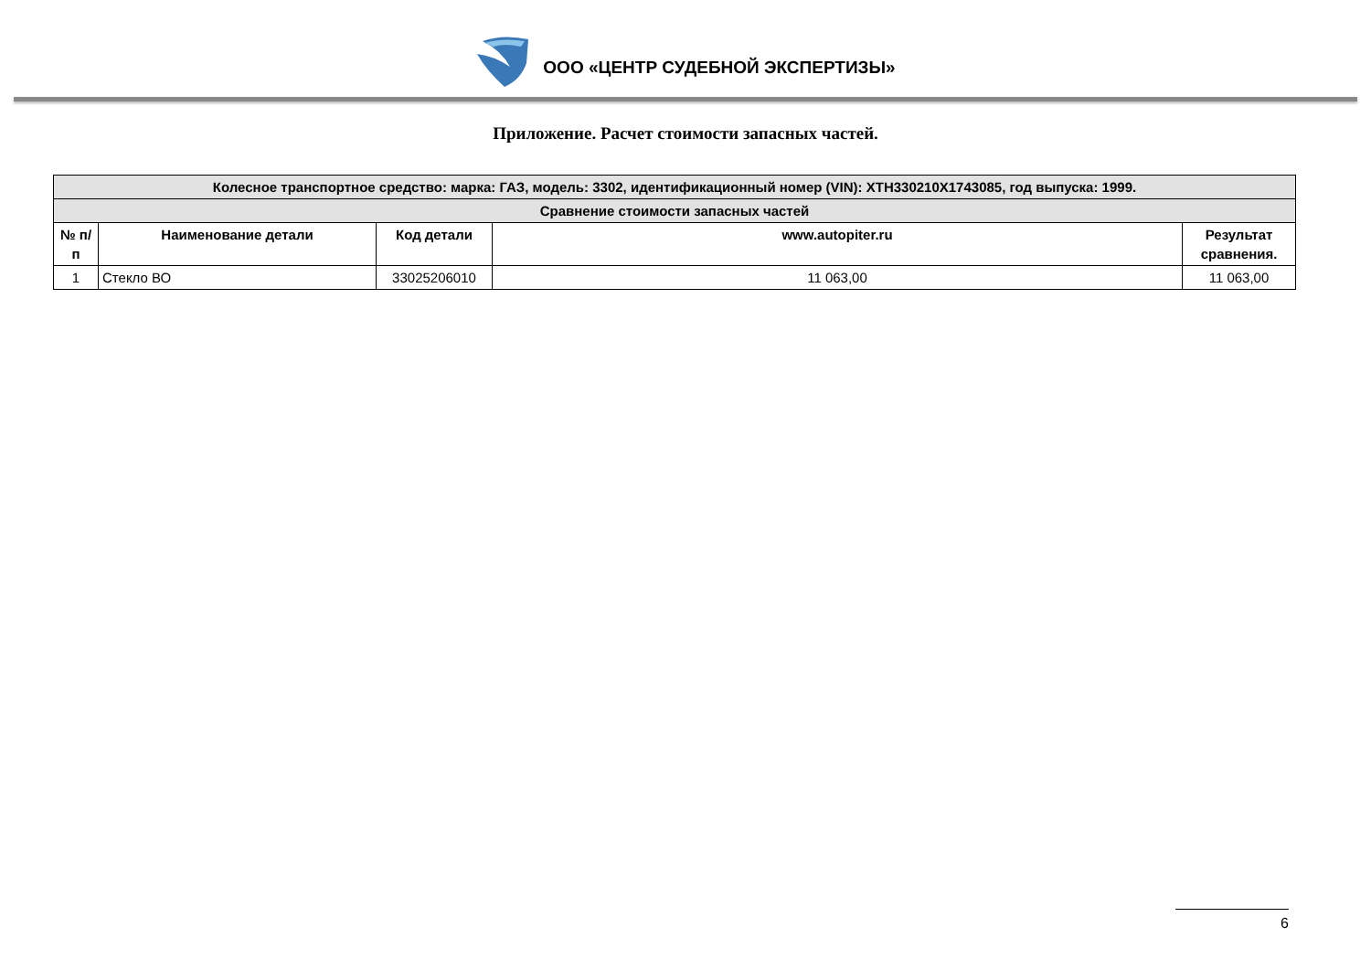ООО «ЦЕНТР СУДЕБНОЙ ЭКСПЕРТИЗЫ»
Приложение. Расчет стоимости запасных частей.
| Колесное транспортное средство: марка: ГАЗ, модель: 3302, идентификационный номер (VIN): XTH330210X1743085, год выпуска: 1999. | | | | |
| Сравнение стоимости запасных частей | | | | |
| № п/п | Наименование детали | Код детали | www.autopiter.ru | Результат сравнения. |
| 1 | Стекло ВО | 33025206010 | 11 063,00 | 11 063,00 |
6